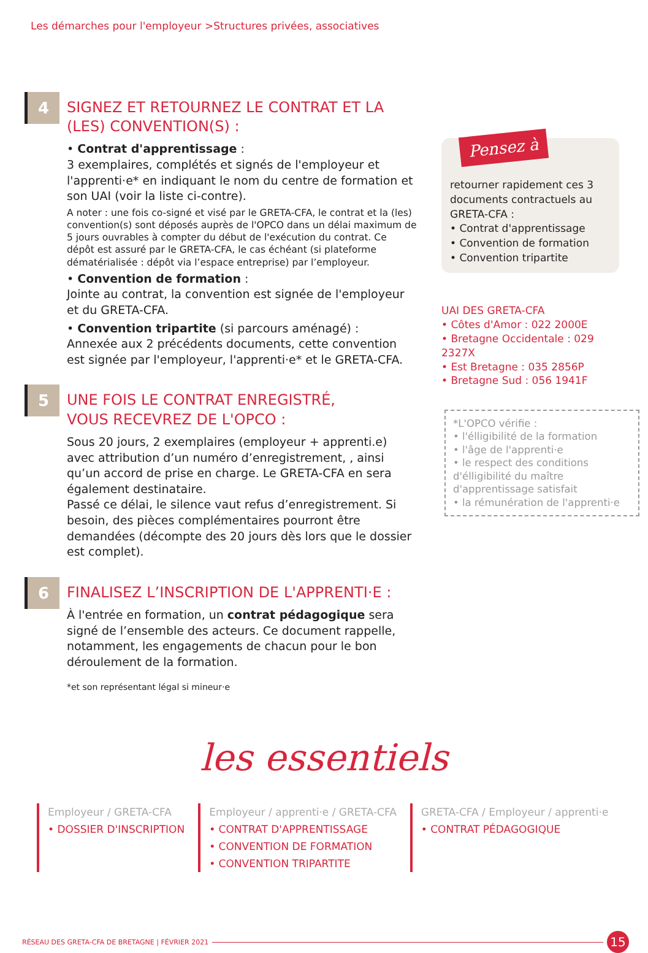Les démarches pour l'employeur >Structures privées, associatives
4
SIGNEZ ET RETOURNEZ LE CONTRAT ET LA (LES) CONVENTION(S) :
• Contrat d'apprentissage :
3 exemplaires, complétés et signés de l'employeur et l'apprenti·e* en indiquant le nom du centre de formation et son UAI (voir la liste ci-contre).
A noter : une fois co-signé et visé par le GRETA-CFA, le contrat et la (les) convention(s) sont déposés auprès de l'OPCO dans un délai maximum de 5 jours ouvrables à compter du début de l'exécution du contrat. Ce dépôt est assuré par le GRETA-CFA, le cas échéant (si plateforme dématérialisée : dépôt via l’espace entreprise) par l’employeur.
• Convention de formation :
Jointe au contrat, la convention est signée de l'employeur et du GRETA-CFA.
• Convention tripartite (si parcours aménagé) :
Annexée aux 2 précédents documents, cette convention est signée par l'employeur, l'apprenti·e* et le GRETA-CFA.
5
UNE FOIS LE CONTRAT ENREGISTRÉ,
VOUS RECEVREZ DE L'OPCO :
Sous 20 jours, 2 exemplaires (employeur + apprenti.e) avec attribution d’un numéro d’enregistrement, , ainsi qu’un accord de prise en charge. Le GRETA-CFA en sera également destinataire.
Passé ce délai, le silence vaut refus d’enregistrement. Si besoin, des pièces complémentaires pourront être demandées (décompte des 20 jours dès lors que le dossier est complet).
6
FINALISEZ L’INSCRIPTION DE L'APPRENTI·E :
À l'entrée en formation, un contrat pédagogique sera signé de l’ensemble des acteurs. Ce document rappelle, notamment, les engagements de chacun pour le bon déroulement de la formation.
*et son représentant légal si mineur·e
Pensez à
retourner rapidement ces 3 documents contractuels au GRETA-CFA :
• Contrat d'apprentissage
• Convention de formation
• Convention tripartite
UAI DES GRETA-CFA
• Côtes d'Amor : 022 2000E
• Bretagne Occidentale : 029 2327X
• Est Bretagne : 035 2856P
• Bretagne Sud : 056 1941F
*L'OPCO vérifie :
• l'élligibilité de la formation
• l'âge de l'apprenti·e
• le respect des conditions d'élligibilité du maître d'apprentissage satisfait
• la rémunération de l'apprenti·e
les essentiels
Employeur / GRETA-CFA
• DOSSIER D'INSCRIPTION
Employeur / apprenti·e / GRETA-CFA
• CONTRAT D'APPRENTISSAGE
• CONVENTION DE FORMATION
• CONVENTION TRIPARTITE
GRETA-CFA / Employeur / apprenti·e
• CONTRAT PÉDAGOGIQUE
RÉSEAU DES GRETA-CFA DE BRETAGNE | FÉVRIER 2021 15